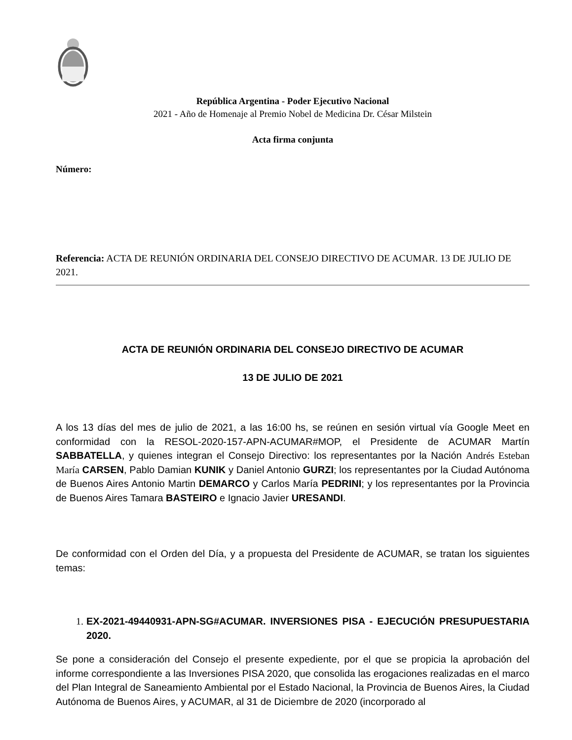República Argentina - Poder Ejecutivo Nacional
2021 - Año de Homenaje al Premio Nobel de Medicina Dr. César Milstein
Acta firma conjunta
Número:
Referencia: ACTA DE REUNIÓN ORDINARIA DEL CONSEJO DIRECTIVO DE ACUMAR. 13 DE JULIO DE 2021.
ACTA DE REUNIÓN ORDINARIA DEL CONSEJO DIRECTIVO DE ACUMAR
13 DE JULIO DE 2021
A los 13 días del mes de julio de 2021, a las 16:00 hs, se reúnen en sesión virtual vía Google Meet en conformidad con la RESOL-2020-157-APN-ACUMAR#MOP, el Presidente de ACUMAR Martín SABBATELLA, y quienes integran el Consejo Directivo: los representantes por la Nación Andrés Esteban María CARSEN, Pablo Damian KUNIK y Daniel Antonio GURZI; los representantes por la Ciudad Autónoma de Buenos Aires Antonio Martin DEMARCO y Carlos María PEDRINI; y los representantes por la Provincia de Buenos Aires Tamara BASTEIRO e Ignacio Javier URESANDI.
De conformidad con el Orden del Día, y a propuesta del Presidente de ACUMAR, se tratan los siguientes temas:
1. EX-2021-49440931-APN-SG#ACUMAR. INVERSIONES PISA - EJECUCIÓN PRESUPUESTARIA 2020.
Se pone a consideración del Consejo el presente expediente, por el que se propicia la aprobación del informe correspondiente a las Inversiones PISA 2020, que consolida las erogaciones realizadas en el marco del Plan Integral de Saneamiento Ambiental por el Estado Nacional, la Provincia de Buenos Aires, la Ciudad Autónoma de Buenos Aires, y ACUMAR, al 31 de Diciembre de 2020 (incorporado al